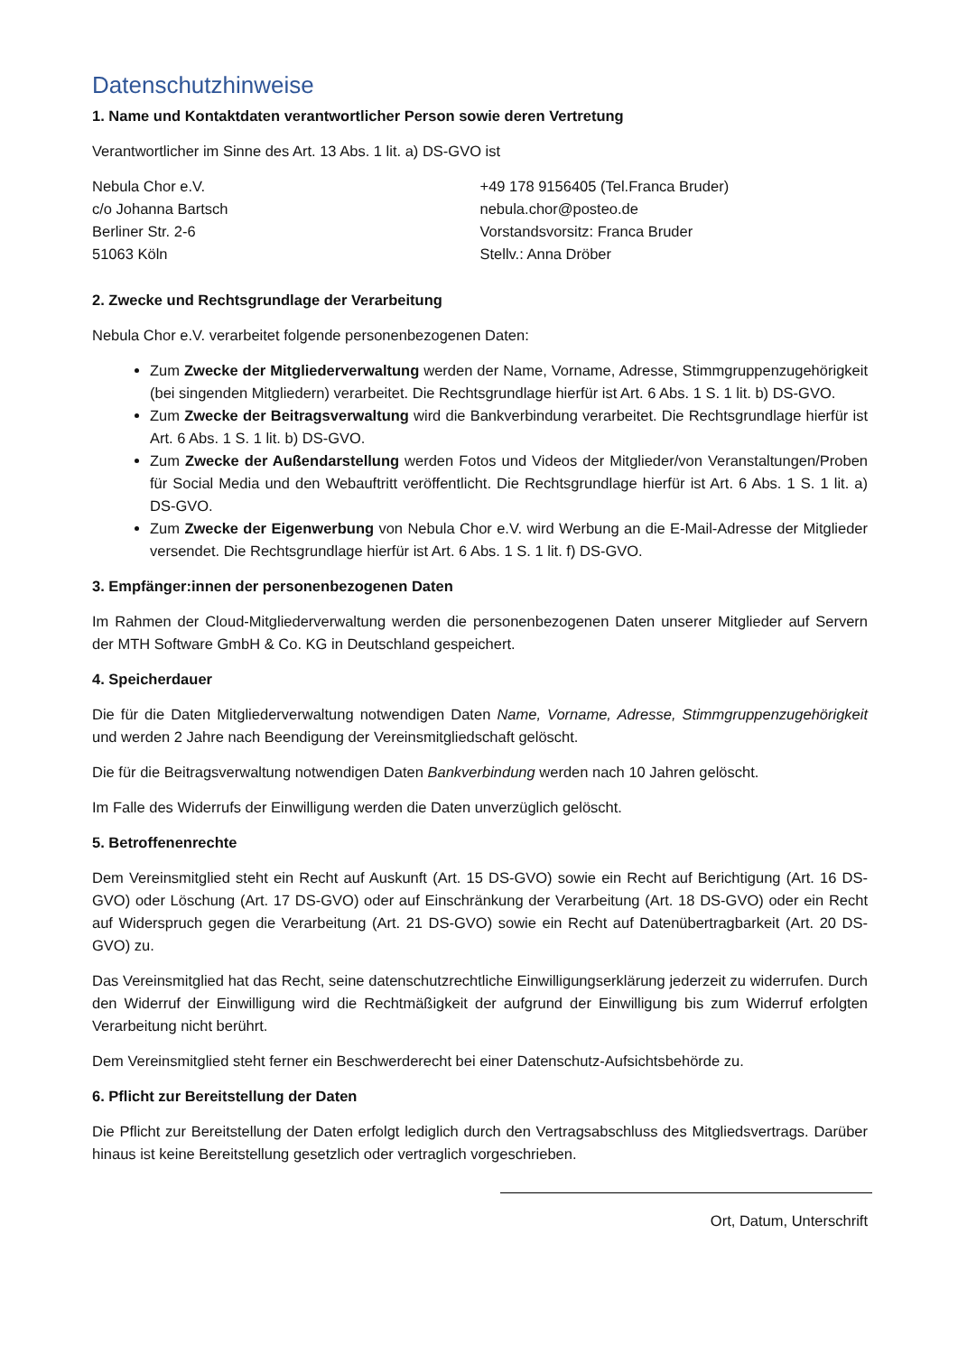Datenschutzhinweise
1. Name und Kontaktdaten verantwortlicher Person sowie deren Vertretung
Verantwortlicher im Sinne des Art. 13 Abs. 1 lit. a) DS-GVO ist
Nebula Chor e.V.
c/o Johanna Bartsch
Berliner Str. 2-6
51063 Köln
+49 178 9156405 (Tel.Franca Bruder)
nebula.chor@posteo.de
Vorstandsvorsitz: Franca Bruder
Stellv.: Anna Dröber
2. Zwecke und Rechtsgrundlage der Verarbeitung
Nebula Chor e.V. verarbeitet folgende personenbezogenen Daten:
Zum Zwecke der Mitgliederverwaltung werden der Name, Vorname, Adresse, Stimmgruppenzuge­hörigkeit (bei singenden Mitgliedern) verarbeitet. Die Rechtsgrundlage hierfür ist Art. 6 Abs. 1 S. 1 lit. b) DS-GVO.
Zum Zwecke der Beitragsverwaltung wird die Bankverbindung verarbeitet. Die Rechtsgrundlage hierfür ist Art. 6 Abs. 1 S. 1 lit. b) DS-GVO.
Zum Zwecke der Außendarstellung werden Fotos und Videos der Mitglieder/von Veranstaltungen/Proben für Social Media und den Webauftritt veröffentlicht. Die Rechtsgrundlage hierfür ist Art. 6 Abs. 1 S. 1 lit. a) DS-GVO.
Zum Zwecke der Eigenwerbung von Nebula Chor e.V. wird Werbung an die E-Mail-Adresse der Mit­glieder versendet. Die Rechtsgrundlage hierfür ist Art. 6 Abs. 1 S. 1 lit. f) DS-GVO.
3. Empfänger:innen der personenbezogenen Daten
Im Rahmen der Cloud-Mitgliederverwaltung werden die personenbezogenen Daten unserer Mitglieder auf Servern der MTH Software GmbH & Co. KG in Deutschland gespeichert.
4. Speicherdauer
Die für die Daten Mitgliederverwaltung notwendigen Daten Name, Vorname, Adresse, Stimmgruppenzuge­hörigkeit und werden 2 Jahre nach Beendigung der Vereinsmitgliedschaft gelöscht.
Die für die Beitragsverwaltung notwendigen Daten Bankverbindung werden nach 10 Jahren gelöscht.
Im Falle des Widerrufs der Einwilligung werden die Daten unverzüglich gelöscht.
5. Betroffenenrechte
Dem Vereinsmitglied steht ein Recht auf Auskunft (Art. 15 DS-GVO) sowie ein Recht auf Berichtigung (Art. 16 DS-GVO) oder Löschung (Art. 17 DS-GVO) oder auf Einschränkung der Verarbeitung (Art. 18 DS-GVO) oder ein Recht auf Widerspruch gegen die Verarbeitung (Art. 21 DS-GVO) sowie ein Recht auf Datenüber­tragbarkeit (Art. 20 DS-GVO) zu.
Das Vereinsmitglied hat das Recht, seine datenschutzrechtliche Einwilligungserklärung jederzeit zu widerru­fen. Durch den Widerruf der Einwilligung wird die Rechtmäßigkeit der aufgrund der Einwilligung bis zum Widerruf erfolgten Verarbeitung nicht berührt.
Dem Vereinsmitglied steht ferner ein Beschwerderecht bei einer Datenschutz-Aufsichtsbehörde zu.
6. Pflicht zur Bereitstellung der Daten
Die Pflicht zur Bereitstellung der Daten erfolgt lediglich durch den Vertragsabschluss des Mitgliedsvertrags. Darüber hinaus ist keine Bereitstellung gesetzlich oder vertraglich vorgeschrieben.
Ort, Datum, Unterschrift